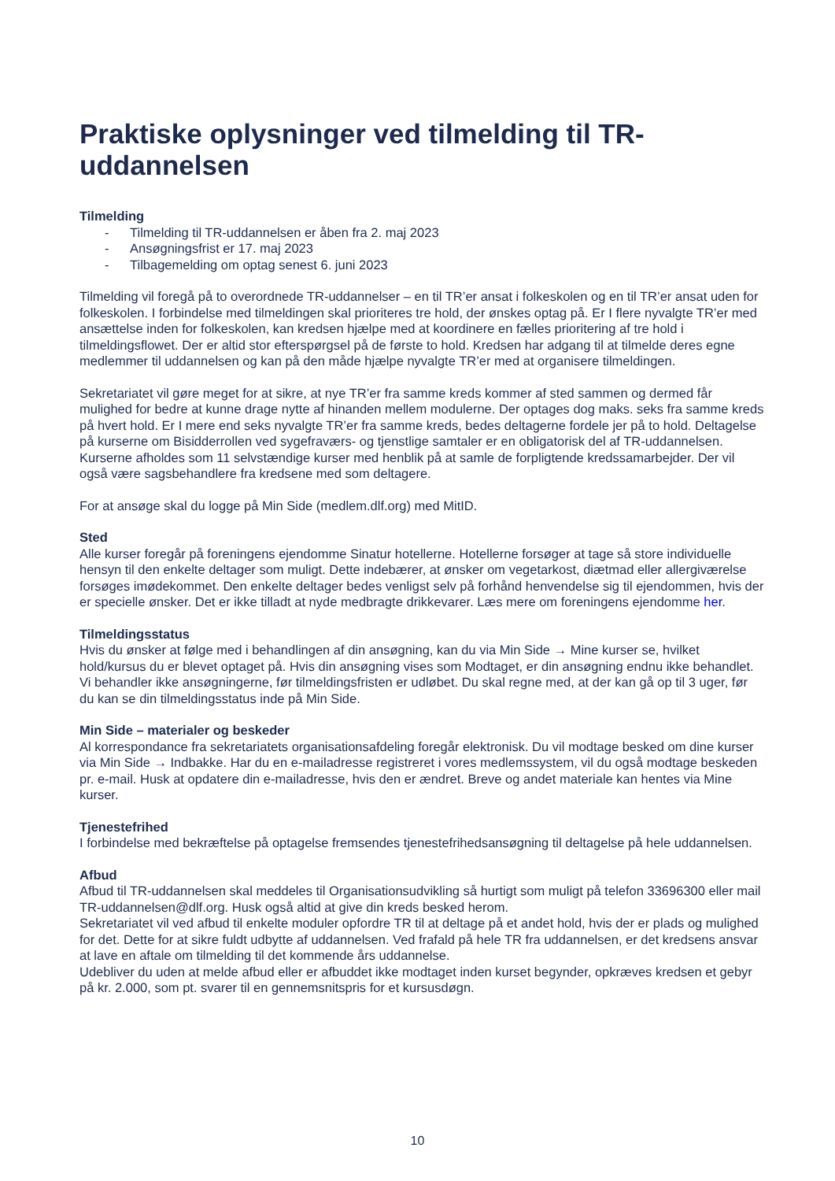Praktiske oplysninger ved tilmelding til TR-uddannelsen
Tilmelding
- Tilmelding til TR-uddannelsen er åben fra 2. maj 2023
- Ansøgningsfrist er 17. maj 2023
- Tilbagemelding om optag senest 6. juni 2023
Tilmelding vil foregå på to overordnede TR-uddannelser – en til TR’er ansat i folkeskolen og en til TR’er ansat uden for folkeskolen. I forbindelse med tilmeldingen skal prioriteres tre hold, der ønskes optag på. Er I flere nyvalgte TR’er med ansættelse inden for folkeskolen, kan kredsen hjælpe med at koordinere en fælles prioritering af tre hold i tilmeldingsflowet. Der er altid stor efterspørgsel på de første to hold. Kredsen har adgang til at tilmelde deres egne medlemmer til uddannelsen og kan på den måde hjælpe nyvalgte TR’er med at organisere tilmeldingen.
Sekretariatet vil gøre meget for at sikre, at nye TR’er fra samme kreds kommer af sted sammen og dermed får mulighed for bedre at kunne drage nytte af hinanden mellem modulerne. Der optages dog maks. seks fra samme kreds på hvert hold. Er I mere end seks nyvalgte TR’er fra samme kreds, bedes deltagerne fordele jer på to hold. Deltagelse på kurserne om Bisidderrollen ved sygefraværs- og tjenstlige samtaler er en obligatorisk del af TR-uddannelsen. Kurserne afholdes som 11 selvstændige kurser med henblik på at samle de forpligtende kredssamarbejder. Der vil også være sagsbehandlere fra kredsene med som deltagere.
For at ansøge skal du logge på Min Side (medlem.dlf.org) med MitID.
Sted
Alle kurser foregår på foreningens ejendomme Sinatur hotellerne. Hotellerne forsøger at tage så store individuelle hensyn til den enkelte deltager som muligt. Dette indebærer, at ønsker om vegetarkost, diætmad eller allergiværelse forsøges imødekommet. Den enkelte deltager bedes venligst selv på forhånd henvendelse sig til ejendommen, hvis der er specielle ønsker. Det er ikke tilladt at nyde medbragte drikkevarer. Læs mere om foreningens ejendomme her.
Tilmeldingsstatus
Hvis du ønsker at følge med i behandlingen af din ansøgning, kan du via Min Side → Mine kurser se, hvilket hold/kursus du er blevet optaget på. Hvis din ansøgning vises som Modtaget, er din ansøgning endnu ikke behandlet. Vi behandler ikke ansøgningerne, før tilmeldingsfristen er udløbet. Du skal regne med, at der kan gå op til 3 uger, før du kan se din tilmeldingsstatus inde på Min Side.
Min Side – materialer og beskeder
Al korrespondance fra sekretariatets organisationsafdeling foregår elektronisk. Du vil modtage besked om dine kurser via Min Side → Indbakke. Har du en e-mailadresse registreret i vores medlemssystem, vil du også modtage beskeden pr. e-mail. Husk at opdatere din e-mailadresse, hvis den er ændret. Breve og andet materiale kan hentes via Mine kurser.
Tjenestefrihed
I forbindelse med bekræftelse på optagelse fremsendes tjenestefrihedsansøgning til deltagelse på hele uddannelsen.
Afbud
Afbud til TR-uddannelsen skal meddeles til Organisationsudvikling så hurtigt som muligt på telefon 33696300 eller mail TR-uddannelsen@dlf.org. Husk også altid at give din kreds besked herom.
Sekretariatet vil ved afbud til enkelte moduler opfordre TR til at deltage på et andet hold, hvis der er plads og mulighed for det. Dette for at sikre fuldt udbytte af uddannelsen. Ved frafald på hele TR fra uddannelsen, er det kredsens ansvar at lave en aftale om tilmelding til det kommende års uddannelse.
Udebliver du uden at melde afbud eller er afbuddet ikke modtaget inden kurset begynder, opkræves kredsen et gebyr på kr. 2.000, som pt. svarer til en gennemsnitspris for et kursusdøgn.
10